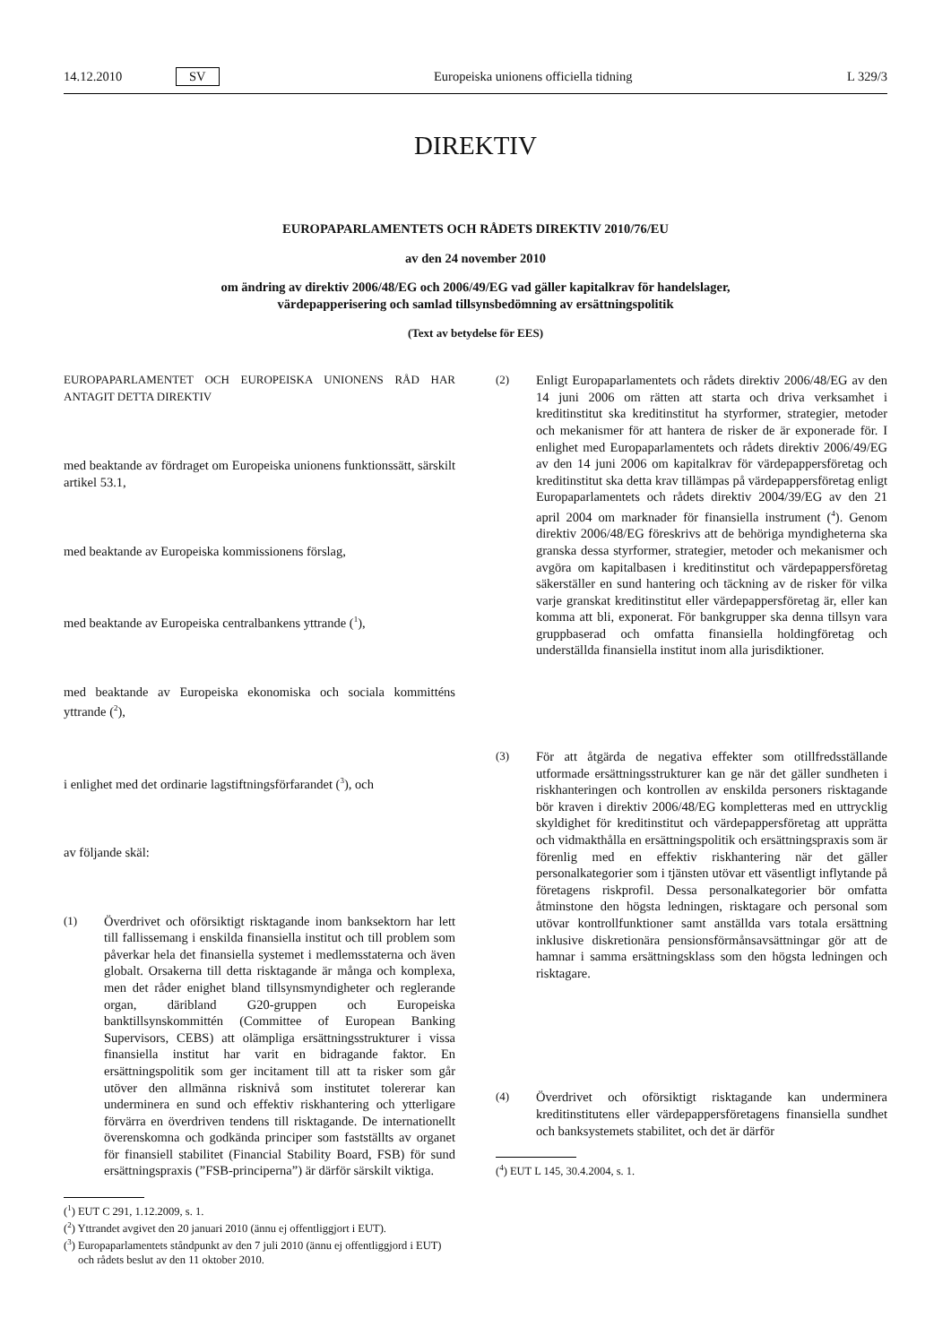14.12.2010 SV Europeiska unionens officiella tidning L 329/3
DIREKTIV
EUROPAPARLAMENTETS OCH RÅDETS DIREKTIV 2010/76/EU
av den 24 november 2010
om ändring av direktiv 2006/48/EG och 2006/49/EG vad gäller kapitalkrav för handelslager,
värdepapperisering och samlad tillsynsbedömning av ersättningspolitik
(Text av betydelse för EES)
EUROPAPARLAMENTET OCH EUROPEISKA UNIONENS RÅD HAR ANTAGIT DETTA DIREKTIV
med beaktande av fördraget om Europeiska unionens funktionssätt, särskilt artikel 53.1,
med beaktande av Europeiska kommissionens förslag,
med beaktande av Europeiska centralbankens yttrande (<sup>1</sup>),
med beaktande av Europeiska ekonomiska och sociala kommitténs yttrande (<sup>2</sup>),
i enlighet med det ordinarie lagstiftningsförfarandet (<sup>3</sup>), och
av följande skäl:
(1) Överdrivet och oförsiktigt risktagande inom banksektorn har lett till fallissemang i enskilda finansiella institut och till problem som påverkar hela det finansiella systemet i medlemsstaterna och även globalt. Orsakerna till detta risktagande är många och komplexa, men det råder enighet bland tillsynsmyndigheter och reglerande organ, däribland G20-gruppen och Europeiska banktillsynskommittén (Committee of European Banking Supervisors, CEBS) att olämpliga ersättningsstrukturer i vissa finansiella institut har varit en bidragande faktor. En ersättningspolitik som ger incitament till att ta risker som går utöver den allmänna risknivå som institutet tolererar kan underminera en sund och effektiv riskhantering och ytterligare förvärra en överdriven tendens till risktagande. De internationellt överenskomna och godkända principer som fastställts av organet för finansiell stabilitet (Financial Stability Board, FSB) för sund ersättningspraxis (”FSB-principerna”) är därför särskilt viktiga.
(<sup>1</sup>) EUT C 291, 1.12.2009, s. 1.
(<sup>2</sup>) Yttrandet avgivet den 20 januari 2010 (ännu ej offentliggjort i EUT).
(<sup>3</sup>) Europaparlamentets ståndpunkt av den 7 juli 2010 (ännu ej offentliggjord i EUT) och rådets beslut av den 11 oktober 2010.
(2) Enligt Europaparlamentets och rådets direktiv 2006/48/EG av den 14 juni 2006 om rätten att starta och driva verksamhet i kreditinstitut ska kreditinstitut ha styrformer, strategier, metoder och mekanismer för att hantera de risker de är exponerade för. I enlighet med Europaparlamentets och rådets direktiv 2006/49/EG av den 14 juni 2006 om kapitalkrav för värdepappersföretag och kreditinstitut ska detta krav tillämpas på värdepappersföretag enligt Europaparlamentets och rådets direktiv 2004/39/EG av den 21 april 2004 om marknader för finansiella instrument (<sup>4</sup>). Genom direktiv 2006/48/EG föreskrivs att de behöriga myndigheterna ska granska dessa styrformer, strategier, metoder och mekanismer och avgöra om kapitalbasen i kreditinstitut och värdepappersföretag säkerställer en sund hantering och täckning av de risker för vilka varje granskat kreditinstitut eller värdepappersföretag är, eller kan komma att bli, exponerat. För bankgrupper ska denna tillsyn vara gruppbaserad och omfatta finansiella holdingföretag och underställda finansiella institut inom alla jurisdiktioner.
(3) För att åtgärda de negativa effekter som otillfredsställande utformade ersättningsstrukturer kan ge när det gäller sundheten i riskhanteringen och kontrollen av enskilda personers risktagande bör kraven i direktiv 2006/48/EG kompletteras med en uttrycklig skyldighet för kreditinstitut och värdepappersföretag att upprätta och vidmakthålla en ersättningspolitik och ersättningspraxis som är förenlig med en effektiv riskhantering när det gäller personalkategorier som i tjänsten utövar ett väsentligt inflytande på företagens riskprofil. Dessa personalkategorier bör omfatta åtminstone den högsta ledningen, risktagare och personal som utövar kontrollfunktioner samt anställda vars totala ersättning inklusive diskretionära pensionsförmånsavsättningar gör att de hamnar i samma ersättningsklass som den högsta ledningen och risktagare.
(4) Överdrivet och oförsiktigt risktagande kan underminera kreditinstitutens eller värdepappersföretagens finansiella sundhet och banksystemets stabilitet, och det är därför
(<sup>4</sup>) EUT L 145, 30.4.2004, s. 1.